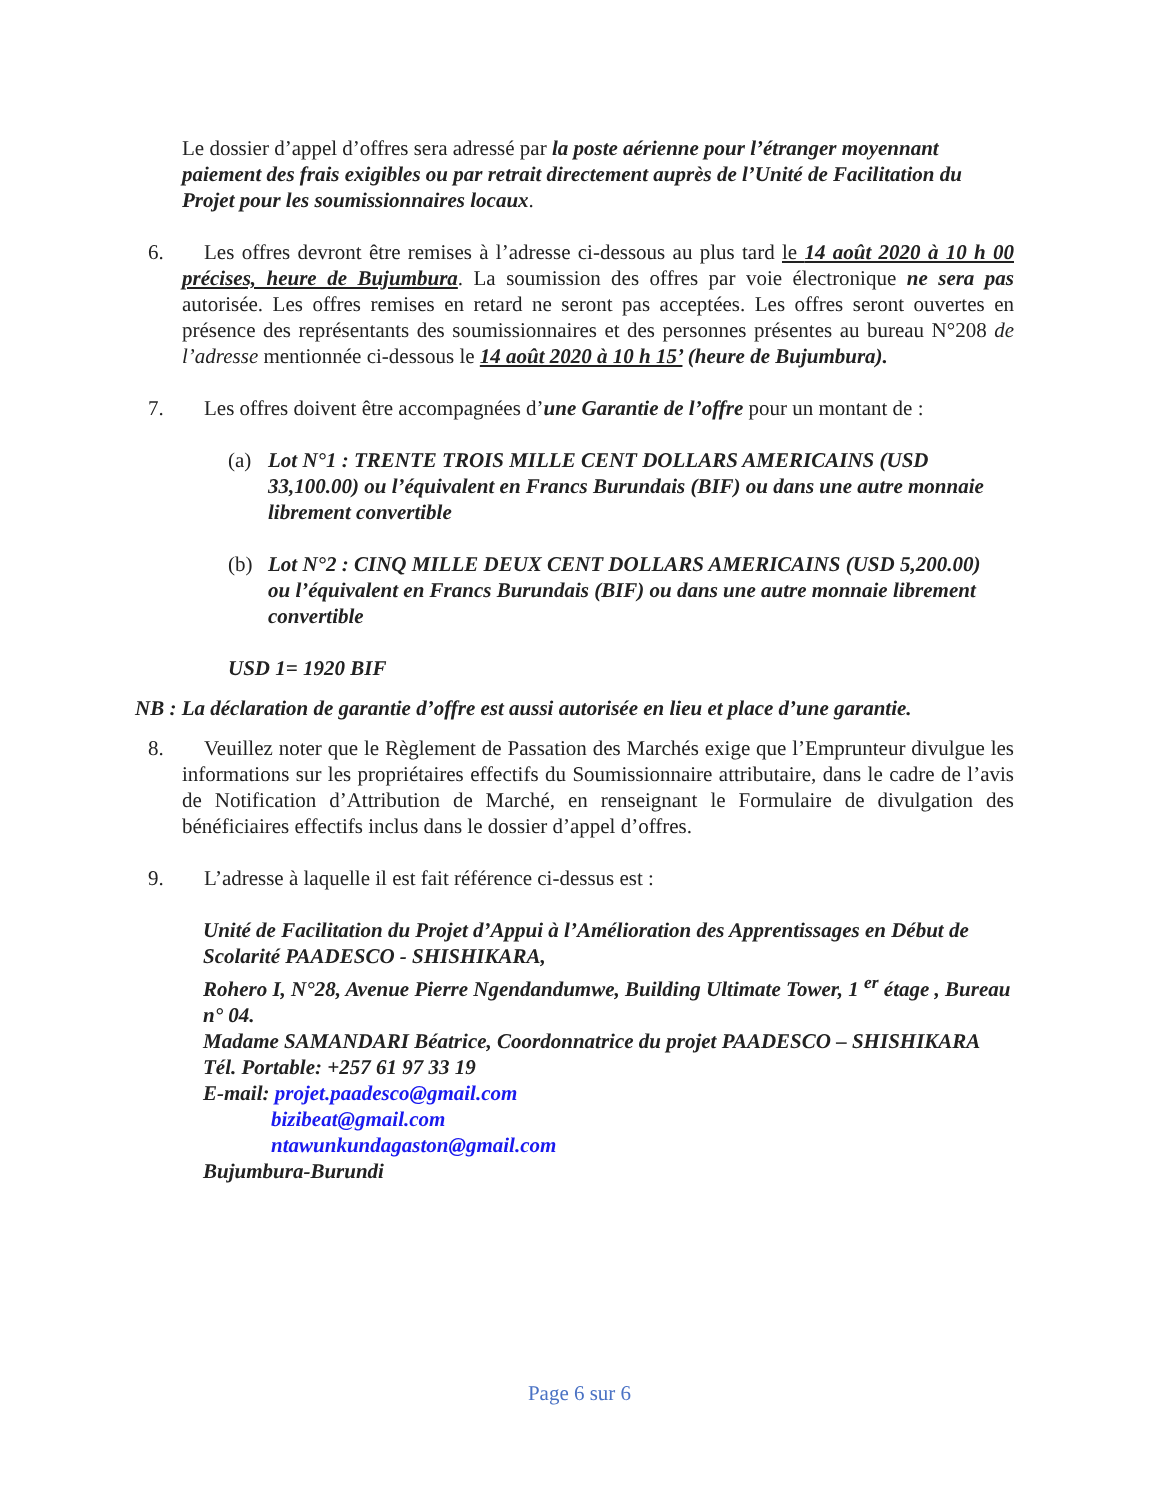Le dossier d’appel d’offres sera adressé par la poste aérienne pour l’étranger moyennant paiement des frais exigibles ou par retrait directement auprès de l’Unité de Facilitation du Projet pour les soumissionnaires locaux.
6. Les offres devront être remises à l’adresse ci-dessous au plus tard le 14 août 2020 à 10 h 00 précises, heure de Bujumbura. La soumission des offres par voie électronique ne sera pas autorisée. Les offres remises en retard ne seront pas acceptées. Les offres seront ouvertes en présence des représentants des soumissionnaires et des personnes présentes au bureau N°208 de l’adresse mentionnée ci-dessous le 14 août 2020 à 10 h 15’ (heure de Bujumbura).
7. Les offres doivent être accompagnées d’une Garantie de l’offre pour un montant de :
(a) Lot N°1 : TRENTE TROIS MILLE CENT DOLLARS AMERICAINS (USD 33,100.00) ou l’équivalent en Francs Burundais (BIF) ou dans une autre monnaie librement convertible
(b) Lot N°2 : CINQ MILLE DEUX CENT DOLLARS AMERICAINS (USD 5,200.00) ou l’équivalent en Francs Burundais (BIF) ou dans une autre monnaie librement convertible
USD 1= 1920 BIF
NB : La déclaration de garantie d’offre est aussi autorisée en lieu et place d’une garantie.
8. Veuillez noter que le Règlement de Passation des Marchés exige que l’Emprunteur divulgue les informations sur les propriétaires effectifs du Soumissionnaire attributaire, dans le cadre de l’avis de Notification d’Attribution de Marché, en renseignant le Formulaire de divulgation des bénéficiaires effectifs inclus dans le dossier d’appel d’offres.
9. L’adresse à laquelle il est fait référence ci-dessus est :
Unité de Facilitation du Projet d’Appui à l’Amélioration des Apprentissages en Début de Scolarité PAADESCO - SHISHIKARA,
Rohero I, N°28, Avenue Pierre Ngendandumwe, Building Ultimate Tower, 1 <sup>er</sup> étage , Bureau n° 04.
Madame SAMANDARI Béatrice, Coordonnatrice du projet PAADESCO – SHISHIKARA
Tél. Portable: +257 61 97 33 19
E-mail: projet.paadesco@gmail.com
bizibeat@gmail.com
ntawunkundagaston@gmail.com
Bujumbura-Burundi
Page 6 sur 6